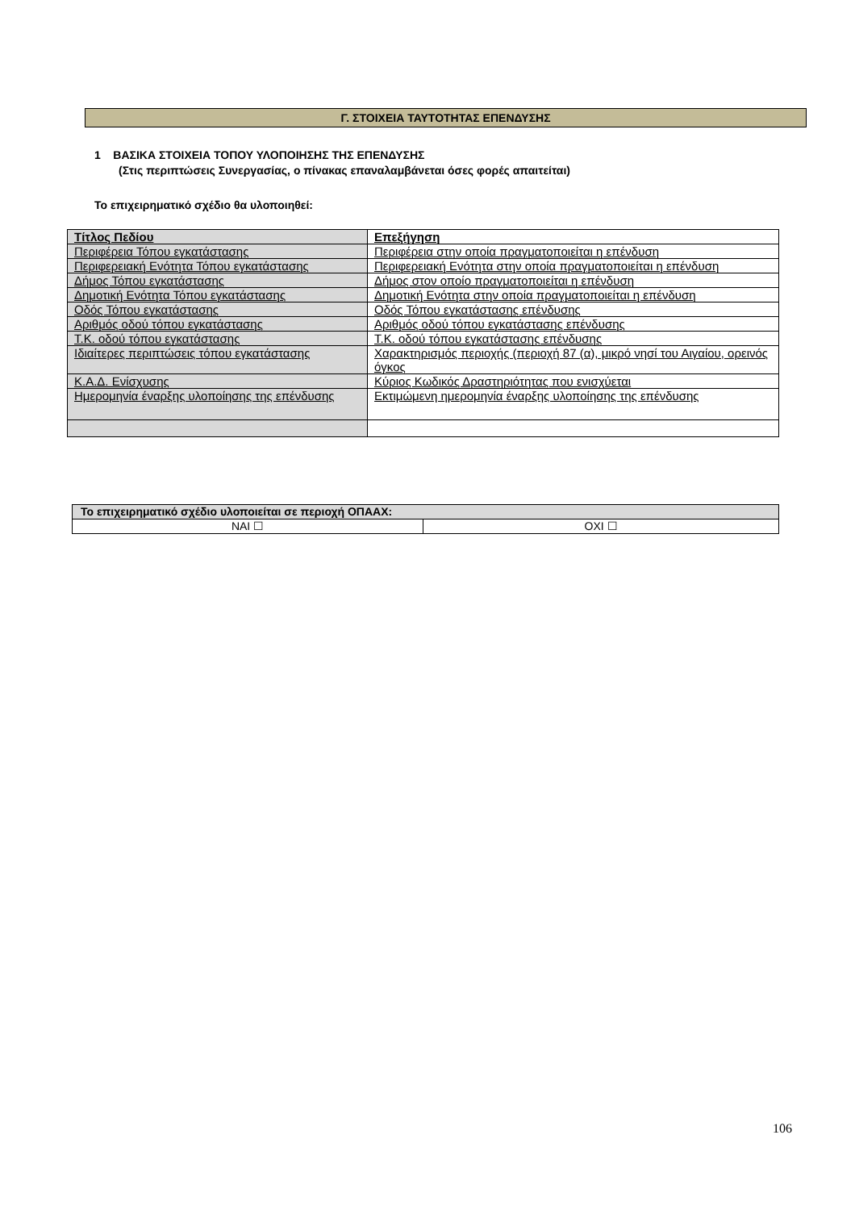Γ. ΣΤΟΙΧΕΙΑ ΤΑΥΤΟΤΗΤΑΣ ΕΠΕΝΔΥΣΗΣ
1 ΒΑΣΙΚΑ ΣΤΟΙΧΕΙΑ ΤΟΠΟΥ ΥΛΟΠΟΙΗΣΗΣ ΤΗΣ ΕΠΕΝΔΥΣΗΣ
(Στις περιπτώσεις Συνεργασίας, ο πίνακας επαναλαμβάνεται όσες φορές απαιτείται)
Το επιχειρηματικό σχέδιο θα υλοποιηθεί:
| Τίτλος Πεδίου | Επεξήγηση |
| --- | --- |
| Περιφέρεια Τόπου εγκατάστασης | Περιφέρεια στην οποία πραγματοποιείται η επένδυση |
| Περιφερειακή Ενότητα Τόπου εγκατάστασης | Περιφερειακή Ενότητα στην οποία πραγματοποιείται η επένδυση |
| Δήμος Τόπου εγκατάστασης | Δήμος στον οποίο πραγματοποιείται η επένδυση |
| Δημοτική Ενότητα Τόπου εγκατάστασης | Δημοτική Ενότητα στην οποία πραγματοποιείται η επένδυση |
| Οδός Τόπου εγκατάστασης | Οδός Τόπου εγκατάστασης επένδυσης |
| Αριθμός οδού τόπου εγκατάστασης | Αριθμός οδού τόπου εγκατάστασης επένδυσης |
| Τ.Κ. οδού τόπου εγκατάστασης | Τ.Κ. οδού τόπου εγκατάστασης επένδυσης |
| Ιδιαίτερες περιπτώσεις τόπου εγκατάστασης | Χαρακτηρισμός περιοχής (περιοχή 87 (α), μικρό νησί του Αιγαίου, ορεινός όγκος |
| Κ.Α.Δ. Ενίσχυσης | Κύριος Κωδικός Δραστηριότητας που ενισχύεται |
| Ημερομηνία έναρξης υλοποίησης της επένδυσης | Εκτιμώμενη ημερομηνία έναρξης υλοποίησης της επένδυσης |
| Το επιχειρηματικό σχέδιο υλοποιείται σε περιοχή ΟΠΑΑΧ: | |
| --- | --- |
| ΝΑΙ ☐ | ΟΧΙ ☐ |
106